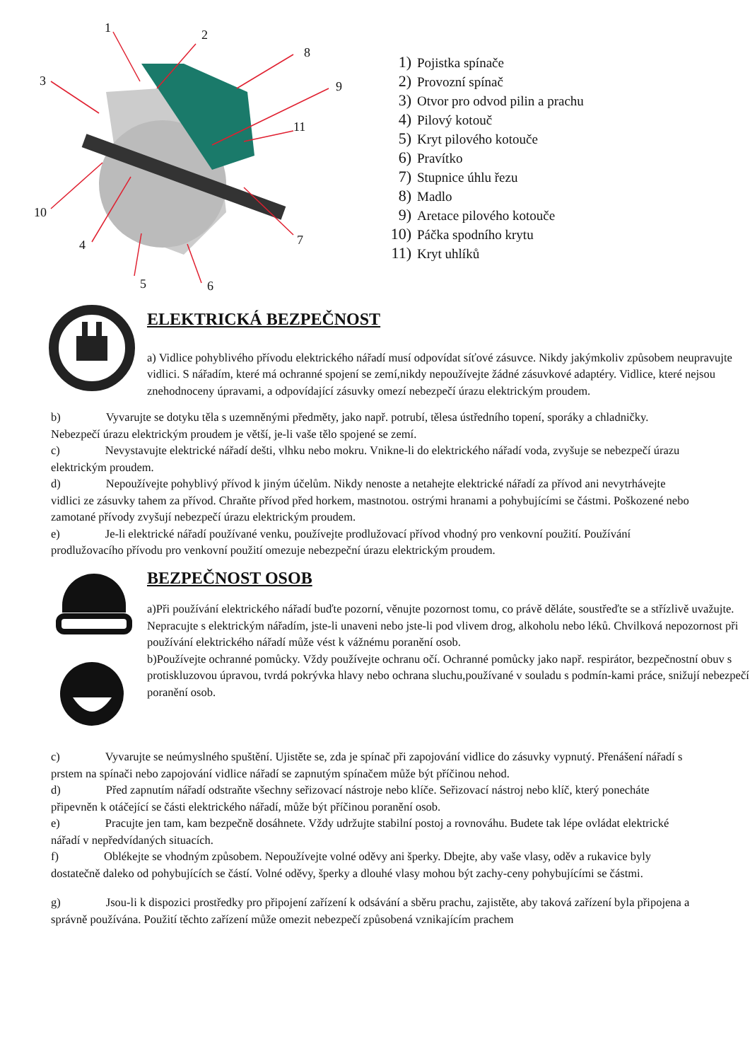1
2
3
4
5
6
7
8
9
10
11
1) Pojistka spínače
2) Provozní spínač
3) Otvor pro odvod pilin a prachu
4) Pilový kotouč
5) Kryt pilového kotouče
6) Pravítko
7) Stupnice úhlu řezu
8) Madlo
9) Aretace pilového kotouče
10) Páčka spodního krytu
11) Kryt uhlíků
ELEKTRICKÁ BEZPEČNOST
a) Vidlice pohyblivého přívodu elektrického nářadí musí odpovídat síťové zásuvce. Nikdy jakýmkoliv způsobem neupravujte vidlici. S nářadím, které má ochranné spojení se zemí,nikdy nepoužívejte žádné zásuvkové adaptéry. Vidlice, které nejsou znehodnoceny úpravami, a odpovídající zásuvky omezí nebezpečí úrazu elektrickým proudem.
b) Vyvarujte se dotyku těla s uzemněnými předměty, jako např. potrubí, tělesa ústředního topení, sporáky a chladničky. Nebezpečí úrazu elektrickým proudem je větší, je-li vaše tělo spojené se zemí.
c) Nevystavujte elektrické nářadí dešti, vlhku nebo mokru. Vnikne-li do elektrického nářadí voda, zvyšuje se nebezpečí úrazu elektrickým proudem.
d) Nepoužívejte pohyblivý přívod k jiným účelům. Nikdy nenoste a netahejte elektrické nářadí za přívod ani nevytrhávejte vidlici ze zásuvky tahem za přívod. Chraňte přívod před horkem, mastnotou. ostrými hranami a pohybujícími se částmi. Poškozené nebo zamotané přívody zvyšují nebezpečí úrazu elektrickým proudem.
e) Je-li elektrické nářadí používané venku, používejte prodlužovací přívod vhodný pro venkovní použití. Používání prodlužovacího přívodu pro venkovní použití omezuje nebezpeční úrazu elektrickým proudem.
BEZPEČNOST OSOB
a)Při používání elektrického nářadí buďte pozorní, věnujte pozornost tomu, co právě děláte, soustřeďte se a střízlivě uvažujte. Nepracujte s elektrickým nářadím, jste-li unaveni nebo jste-li pod vlivem drog, alkoholu nebo léků. Chvilková nepozornost při používání elektrického nářadí může vést k vážnému poranění osob.
b)Používejte ochranné pomůcky. Vždy používejte ochranu očí. Ochranné pomůcky jako např. respirátor, bezpečnostní obuv s protiskluzovou úpravou, tvrdá pokrývka hlavy nebo ochrana sluchu,používané v souladu s podmín-kami práce, snižují nebezpečí poranění osob.
c) Vyvarujte se neúmyslného spuštění. Ujistěte se, zda je spínač při zapojování vidlice do zásuvky vypnutý. Přenášení nářadí s prstem na spínači nebo zapojování vidlice nářadí se zapnutým spínačem může být příčinou nehod.
d) Před zapnutím nářadí odstraňte všechny seřizovací nástroje nebo klíče. Seřizovací nástroj nebo klíč, který ponecháte připevněn k otáčející se části elektrického nářadí, může být příčinou poranění osob.
e) Pracujte jen tam, kam bezpečně dosáhnete. Vždy udržujte stabilní postoj a rovnováhu. Budete tak lépe ovládat elektrické nářadí v nepředvídaných situacích.
f) Oblékejte se vhodným způsobem. Nepoužívejte volné oděvy ani šperky. Dbejte, aby vaše vlasy, oděv a rukavice byly dostatečně daleko od pohybujících se částí. Volné oděvy, šperky a dlouhé vlasy mohou být zachy-ceny pohybujícími se částmi.
g) Jsou-li k dispozici prostředky pro připojení zařízení k odsávání a sběru prachu, zajistěte, aby taková zařízení byla připojena a správně používána. Použití těchto zařízení může omezit nebezpečí způsobená vznikajícím prachem